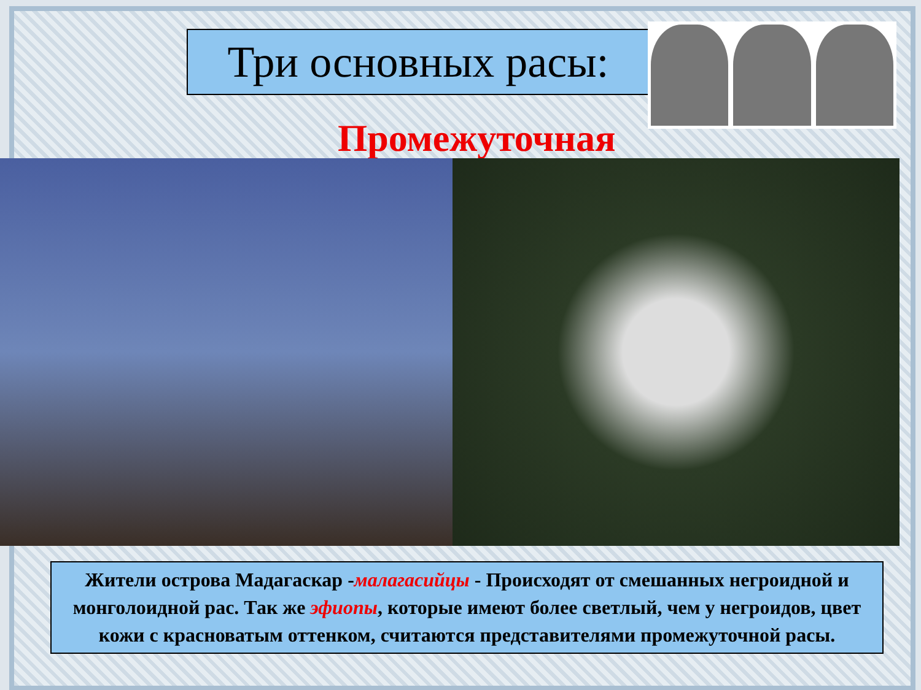Три основных расы:
Промежуточная
Жители острова Мадагаскар -малагасийцы - Происходят от смешанных негроидной и монголоидной рас. Так же эфиопы, которые имеют более светлый, чем у негроидов, цвет кожи с красноватым оттенком, считаются представителями промежуточной расы.